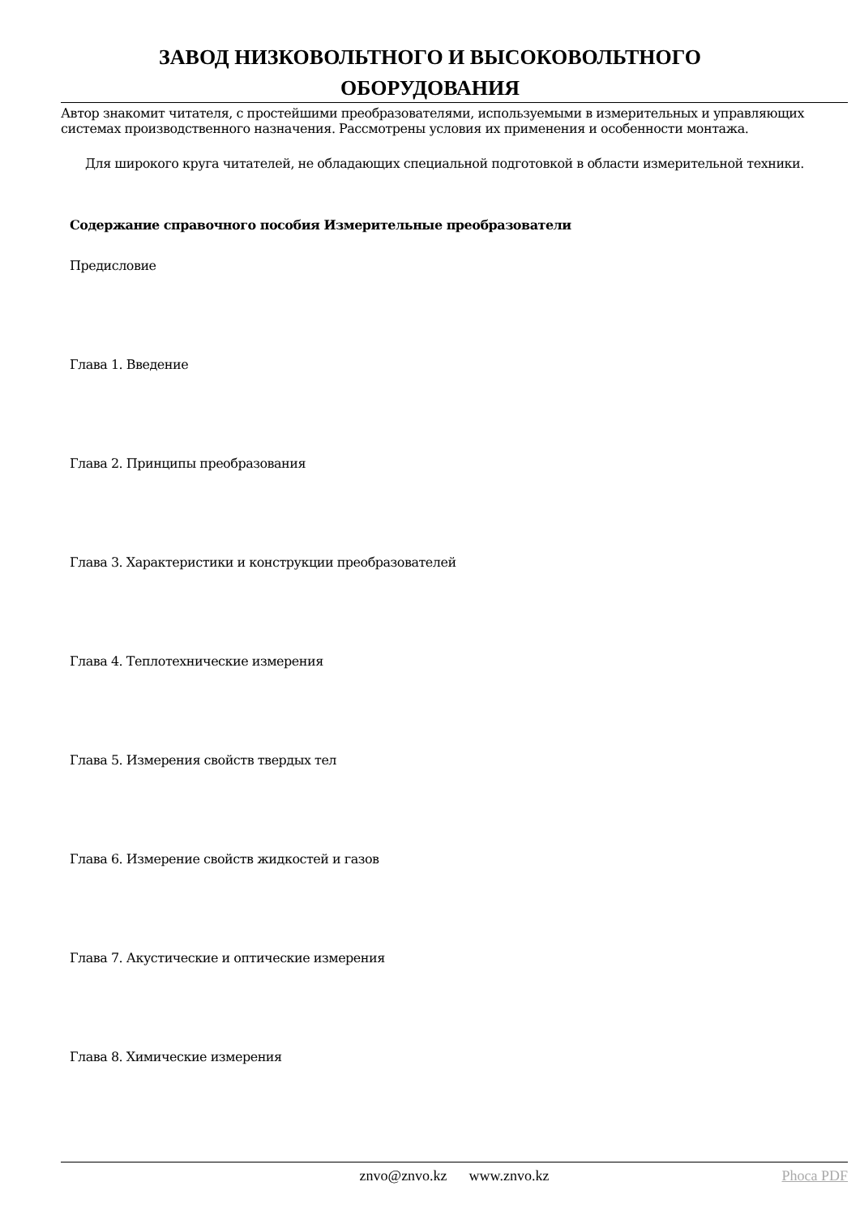ЗАВОД НИЗКОВОЛЬТНОГО И ВЫСОКОВОЛЬТНОГО
ОБОРУДОВАНИЯ
Автор знакомит читателя, с простейшими преобразователями, используемыми в измерительных и управляющих системах производственного назначения. Рассмотрены условия их применения и особенности монтажа.
Для широкого круга читателей, не обладающих специальной подготовкой в области измерительной техники.
Содержание справочного пособия Измерительные преобразователи
Предисловие
Глава 1. Введение
Глава 2. Принципы преобразования
Глава 3. Характеристики и конструкции преобразователей
Глава 4. Теплотехнические измерения
Глава 5. Измерения свойств твердых тел
Глава 6. Измерение свойств жидкостей и газов
Глава 7. Акустические и оптические измерения
Глава 8. Химические измерения
znvo@znvo.kz www.znvo.kz Phoca PDF